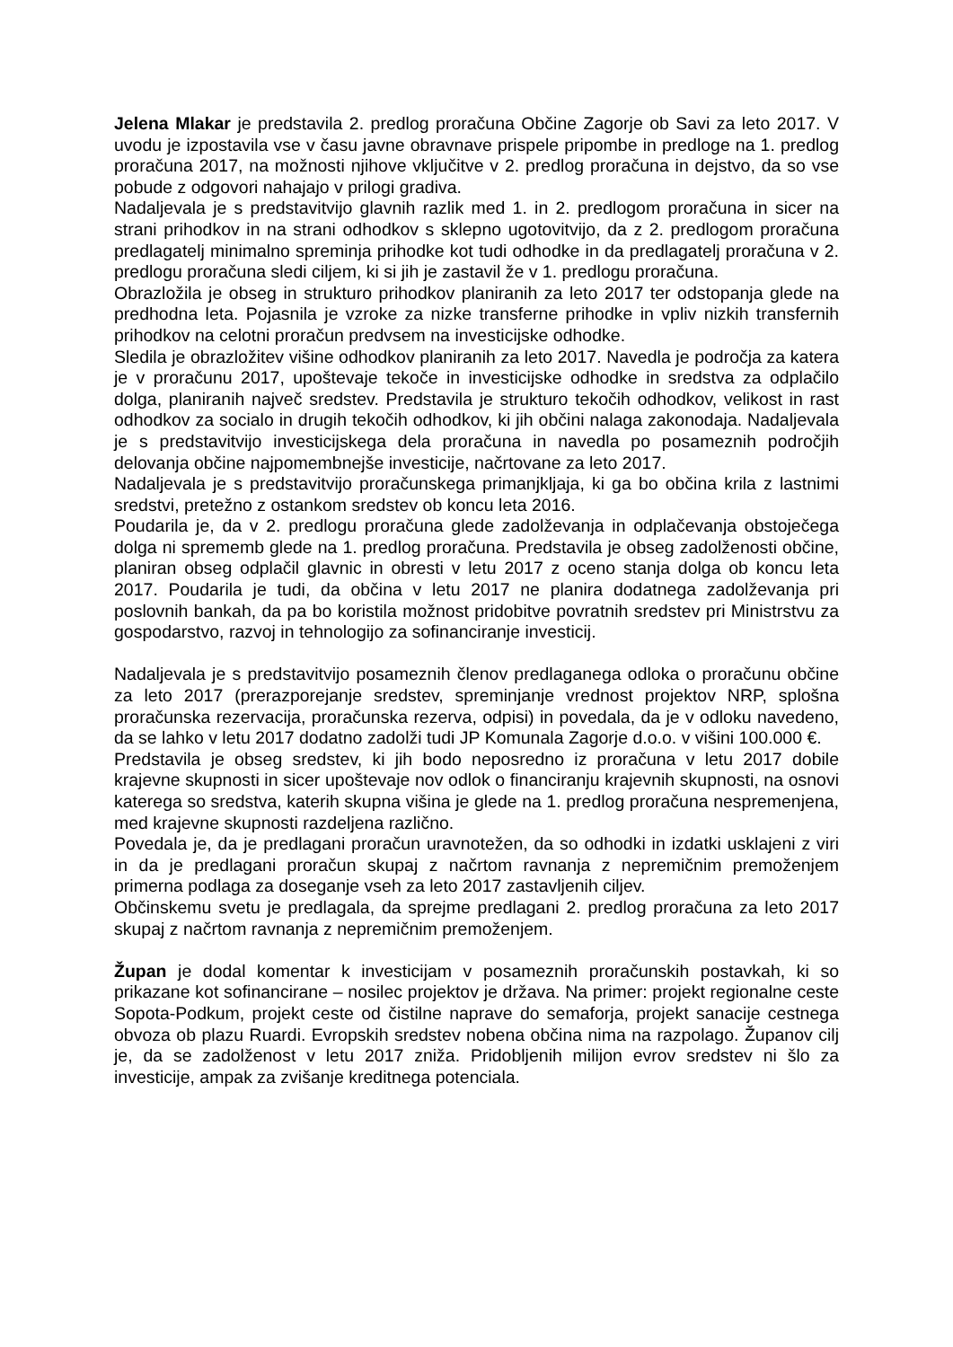Jelena Mlakar je predstavila 2. predlog proračuna Občine Zagorje ob Savi za leto 2017. V uvodu je izpostavila vse v času javne obravnave prispele pripombe in predloge na 1. predlog proračuna 2017, na možnosti njihove vključitve v 2. predlog proračuna in dejstvo, da so vse pobude z odgovori nahajajo v prilogi gradiva.
Nadaljevala je s predstavitvijo glavnih razlik med 1. in 2. predlogom proračuna in sicer na strani prihodkov in na strani odhodkov s sklepno ugotovitvijo, da z 2. predlogom proračuna predlagatelj minimalno spreminja prihodke kot tudi odhodke in da predlagatelj proračuna v 2. predlogu proračuna sledi ciljem, ki si jih je zastavil že v 1. predlogu proračuna.
Obrazložila je obseg in strukturo prihodkov planiranih za leto 2017 ter odstopanja glede na predhodna leta. Pojasnila je vzroke za nizke transferne prihodke in vpliv nizkih transfernih prihodkov na celotni proračun predvsem na investicijske odhodke.
Sledila je obrazložitev višine odhodkov planiranih za leto 2017. Navedla je področja za katera je v proračunu 2017, upoštevaje tekoče in investicijske odhodke in sredstva za odplačilo dolga, planiranih največ sredstev. Predstavila je strukturo tekočih odhodkov, velikost in rast odhodkov za socialo in drugih tekočih odhodkov, ki jih občini nalaga zakonodaja. Nadaljevala je s predstavitvijo investicijskega dela proračuna in navedla po posameznih področjih delovanja občine najpomembnejše investicije, načrtovane za leto 2017.
Nadaljevala je s predstavitvijo proračunskega primanjkljaja, ki ga bo občina krila z lastnimi sredstvi, pretežno z ostankom sredstev ob koncu leta 2016.
Poudarila je, da v 2. predlogu proračuna glede zadolževanja in odplačevanja obstoječega dolga ni sprememb glede na 1. predlog proračuna. Predstavila je obseg zadolženosti občine, planiran obseg odplačil glavnic in obresti v letu 2017 z oceno stanja dolga ob koncu leta 2017. Poudarila je tudi, da občina v letu 2017 ne planira dodatnega zadolževanja pri poslovnih bankah, da pa bo koristila možnost pridobitve povratnih sredstev pri Ministrstvu za gospodarstvo, razvoj in tehnologijo za sofinanciranje investicij.
Nadaljevala je s predstavitvijo posameznih členov predlaganega odloka o proračunu občine za leto 2017 (prerazporejanje sredstev, spreminjanje vrednost projektov NRP, splošna proračunska rezervacija, proračunska rezerva, odpisi) in povedala, da je v odloku navedeno, da se lahko v letu 2017 dodatno zadolži tudi JP Komunala Zagorje d.o.o. v višini 100.000 €.
Predstavila je obseg sredstev, ki jih bodo neposredno iz proračuna v letu 2017 dobile krajevne skupnosti in sicer upoštevaje nov odlok o financiranju krajevnih skupnosti, na osnovi katerega so sredstva, katerih skupna višina je glede na 1. predlog proračuna nespremenjena, med krajevne skupnosti razdeljena različno.
Povedala je, da je predlagani proračun uravnotežen, da so odhodki in izdatki usklajeni z viri in da je predlagani proračun skupaj z načrtom ravnanja z nepremičnim premoženjem primerna podlaga za doseganje vseh za leto 2017 zastavljenih ciljev.
Občinskemu svetu je predlagala, da sprejme predlagani 2. predlog proračuna za leto 2017 skupaj z načrtom ravnanja z nepremičnim premoženjem.
Župan je dodal komentar k investicijam v posameznih proračunskih postavkah, ki so prikazane kot sofinancirane – nosilec projektov je država. Na primer: projekt regionalne ceste Sopota-Podkum, projekt ceste od čistilne naprave do semaforja, projekt sanacije cestnega obvoza ob plazu Ruardi. Evropskih sredstev nobena občina nima na razpolago. Županov cilj je, da se zadolženost v letu 2017 zniža. Pridobljenih milijon evrov sredstev ni šlo za investicije, ampak za zvišanje kreditnega potenciala.